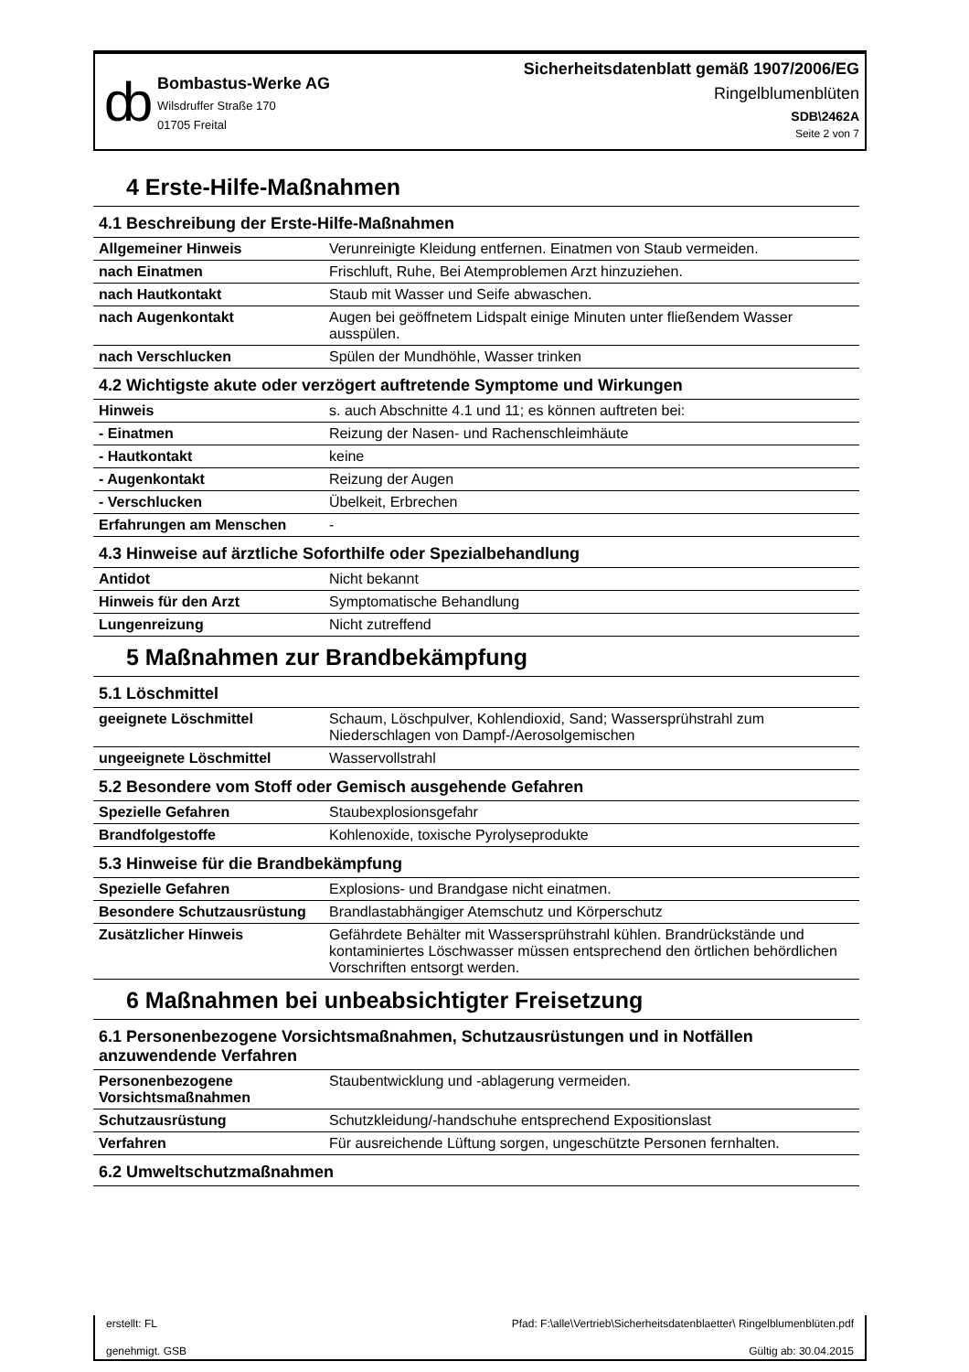ȸ
Bombastus-Werke AG
Wilsdruffer Straße 170
01705 Freital
Sicherheitsdatenblatt gemäß 1907/2006/EG
Ringelblumenblüten
SDB\2462A
Seite 2 von 7
4 Erste-Hilfe-Maßnahmen
| 4.1 Beschreibung der Erste-Hilfe-Maßnahmen | |
| --- | --- |
| Allgemeiner Hinweis | Verunreinigte Kleidung entfernen. Einatmen von Staub vermeiden. |
| nach Einatmen | Frischluft, Ruhe, Bei Atemproblemen Arzt hinzuziehen. |
| nach Hautkontakt | Staub mit Wasser und Seife abwaschen. |
| nach Augenkontakt | Augen bei geöffnetem Lidspalt einige Minuten unter fließendem Wasser ausspülen. |
| nach Verschlucken | Spülen der Mundhöhle, Wasser trinken |
| 4.2 Wichtigste akute oder verzögert auftretende Symptome und Wirkungen | |
| Hinweis | s. auch Abschnitte 4.1 und 11; es können auftreten bei: |
| - Einatmen | Reizung der Nasen- und Rachenschleimhäute |
| - Hautkontakt | keine |
| - Augenkontakt | Reizung der Augen |
| - Verschlucken | Übelkeit, Erbrechen |
| Erfahrungen am Menschen | - |
| 4.3 Hinweise auf ärztliche Soforthilfe oder Spezialbehandlung | |
| Antidot | Nicht bekannt |
| Hinweis für den Arzt | Symptomatische Behandlung |
| Lungenreizung | Nicht zutreffend |
5 Maßnahmen zur Brandbekämpfung
| 5.1 Löschmittel | |
| --- | --- |
| geeignete Löschmittel | Schaum, Löschpulver, Kohlendioxid, Sand; Wassersprühstrahl zum Niederschlagen von Dampf-/Aerosolgemischen |
| ungeeignete Löschmittel | Wasservollstrahl |
| 5.2 Besondere vom Stoff oder Gemisch ausgehende Gefahren | |
| Spezielle Gefahren | Staubexplosionsgefahr |
| Brandfolgestoffe | Kohlenoxide, toxische Pyrolyseprodukte |
| 5.3 Hinweise für die Brandbekämpfung | |
| Spezielle Gefahren | Explosions- und Brandgase nicht einatmen. |
| Besondere Schutzausrüstung | Brandlastabhängiger Atemschutz und Körperschutz |
| Zusätzlicher Hinweis | Gefährdete Behälter mit Wassersprühstrahl kühlen. Brandrückstände und kontaminiertes Löschwasser müssen entsprechend den örtlichen behördlichen Vorschriften entsorgt werden. |
6 Maßnahmen bei unbeabsichtigter Freisetzung
| 6.1 Personenbezogene Vorsichtsmaßnahmen, Schutzausrüstungen und in Notfällen anzuwendende Verfahren | |
| --- | --- |
| Personenbezogene Vorsichtsmaßnahmen | Staubentwicklung und -ablagerung vermeiden. |
| Schutzausrüstung | Schutzkleidung/-handschuhe entsprechend Expositionslast |
| Verfahren | Für ausreichende Lüftung sorgen, ungeschützte Personen fernhalten. |
| 6.2 Umweltschutzmaßnahmen | |
erstellt: FL
genehmigt. GSB
Pfad: F:\alle\Vertrieb\Sicherheitsdatenblaetter\ Ringelblumenblüten.pdf
Gültig ab: 30.04.2015